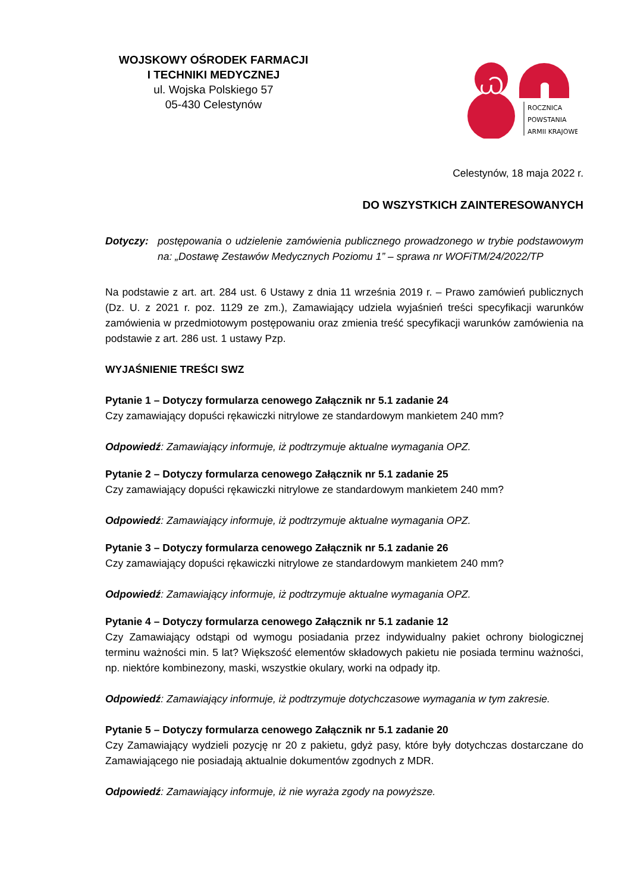WOJSKOWY OŚRODEK FARMACJI
I TECHNIKI MEDYCZNEJ
ul. Wojska Polskiego 57
05-430 Celestynów
Ꮗ
ROCZNICA
POWSTANIA
ARMII KRAJOWEJ
Celestynów, 18 maja 2022 r.
DO WSZYSTKICH ZAINTERESOWANYCH
Dotyczy: postępowania o udzielenie zamówienia publicznego prowadzonego w trybie podstawowym na: „Dostawę Zestawów Medycznych Poziomu 1” – sprawa nr WOFiTM/24/2022/TP
Na podstawie z art. art. 284 ust. 6 Ustawy z dnia 11 września 2019 r. – Prawo zamówień publicznych (Dz. U. z 2021 r. poz. 1129 ze zm.), Zamawiający udziela wyjaśnień treści specyfikacji warunków zamówienia w przedmiotowym postępowaniu oraz zmienia treść specyfikacji warunków zamówienia na podstawie z art. 286 ust. 1 ustawy Pzp.
WYJAŚNIENIE TREŚCI SWZ
Pytanie 1 – Dotyczy formularza cenowego Załącznik nr 5.1 zadanie 24
Czy zamawiający dopuści rękawiczki nitrylowe ze standardowym mankietem 240 mm?
Odpowiedź: Zamawiający informuje, iż podtrzymuje aktualne wymagania OPZ.
Pytanie 2 – Dotyczy formularza cenowego Załącznik nr 5.1 zadanie 25
Czy zamawiający dopuści rękawiczki nitrylowe ze standardowym mankietem 240 mm?
Odpowiedź: Zamawiający informuje, iż podtrzymuje aktualne wymagania OPZ.
Pytanie 3 – Dotyczy formularza cenowego Załącznik nr 5.1 zadanie 26
Czy zamawiający dopuści rękawiczki nitrylowe ze standardowym mankietem 240 mm?
Odpowiedź: Zamawiający informuje, iż podtrzymuje aktualne wymagania OPZ.
Pytanie 4 – Dotyczy formularza cenowego Załącznik nr 5.1 zadanie 12
Czy Zamawiający odstąpi od wymogu posiadania przez indywidualny pakiet ochrony biologicznej terminu ważności min. 5 lat? Większość elementów składowych pakietu nie posiada terminu ważności, np. niektóre kombinezony, maski, wszystkie okulary, worki na odpady itp.
Odpowiedź: Zamawiający informuje, iż podtrzymuje dotychczasowe wymagania w tym zakresie.
Pytanie 5 – Dotyczy formularza cenowego Załącznik nr 5.1 zadanie 20
Czy Zamawiający wydzieli pozycję nr 20 z pakietu, gdyż pasy, które były dotychczas dostarczane do Zamawiającego nie posiadają aktualnie dokumentów zgodnych z MDR.
Odpowiedź: Zamawiający informuje, iż nie wyraża zgody na powyższe.